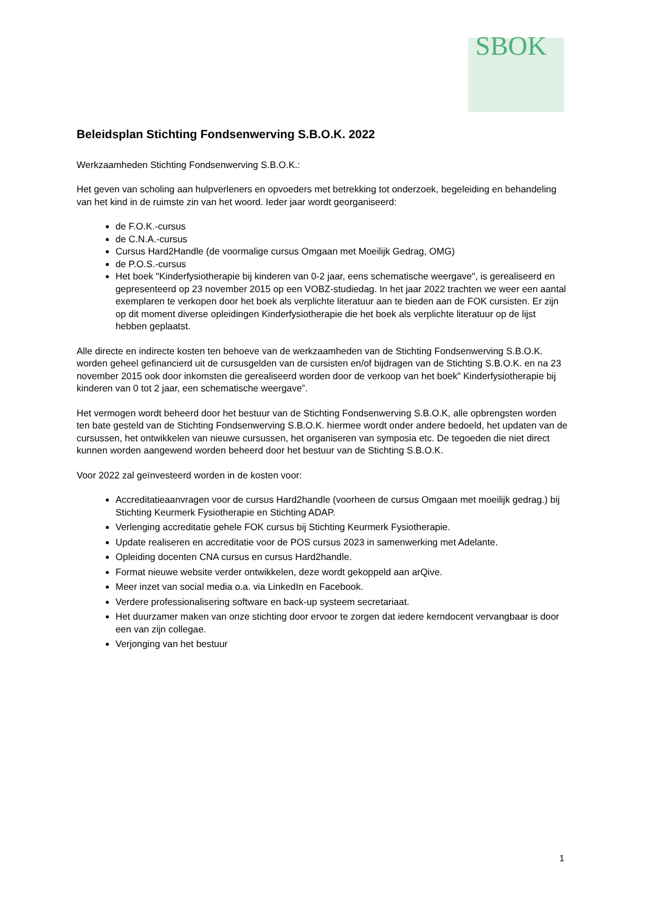SBOK
Beleidsplan Stichting Fondsenwerving S.B.O.K. 2022
Werkzaamheden Stichting Fondsenwerving S.B.O.K.:
Het geven van scholing aan hulpverleners en opvoeders met betrekking tot onderzoek, begeleiding en behandeling van het kind in de ruimste zin van het woord. Ieder jaar wordt georganiseerd:
de F.O.K.-cursus
de C.N.A.-cursus
Cursus Hard2Handle (de voormalige cursus Omgaan met Moeilijk Gedrag, OMG)
de P.O.S.-cursus
Het boek "Kinderfysiotherapie bij kinderen van 0-2 jaar, eens schematische weergave", is gerealiseerd en gepresenteerd op 23 november 2015 op een VOBZ-studiedag. In het jaar 2022 trachten we weer een aantal exemplaren te verkopen door het boek als verplichte literatuur aan te bieden aan de FOK cursisten. Er zijn op dit moment diverse opleidingen Kinderfysiotherapie die het boek als verplichte literatuur op de lijst hebben geplaatst.
Alle directe en indirecte kosten ten behoeve van de werkzaamheden van de Stichting Fondsenwerving S.B.O.K. worden geheel gefinancierd uit de cursusgelden van de cursisten en/of bijdragen van de Stichting S.B.O.K. en na 23 november 2015 ook door inkomsten die gerealiseerd worden door de verkoop van het boek” Kinderfysiotherapie bij kinderen van 0 tot 2 jaar, een schematische weergave”.
Het vermogen wordt beheerd door het bestuur van de Stichting Fondsenwerving S.B.O.K, alle opbrengsten worden ten bate gesteld van de Stichting Fondsenwerving S.B.O.K. hiermee wordt onder andere bedoeld, het updaten van de cursussen, het ontwikkelen van nieuwe cursussen, het organiseren van symposia etc. De tegoeden die niet direct kunnen worden aangewend worden beheerd door het bestuur van de Stichting S.B.O.K.
Voor 2022 zal geïnvesteerd worden in de kosten voor:
Accreditatieaanvragen voor de cursus Hard2handle (voorheen de cursus Omgaan met moeilijk gedrag.) bij Stichting Keurmerk Fysiotherapie en Stichting ADAP.
Verlenging accreditatie gehele FOK cursus bij Stichting Keurmerk Fysiotherapie.
Update realiseren en accreditatie voor de POS cursus 2023 in samenwerking met Adelante.
Opleiding docenten CNA cursus en cursus Hard2handle.
Format nieuwe website verder ontwikkelen, deze wordt gekoppeld aan arQive.
Meer inzet van social media o.a. via LinkedIn en Facebook.
Verdere professionalisering software en back-up systeem secretariaat.
Het duurzamer maken van onze stichting door ervoor te zorgen dat iedere kerndocent vervangbaar is door een van zijn collegae.
Verjonging van het bestuur
1